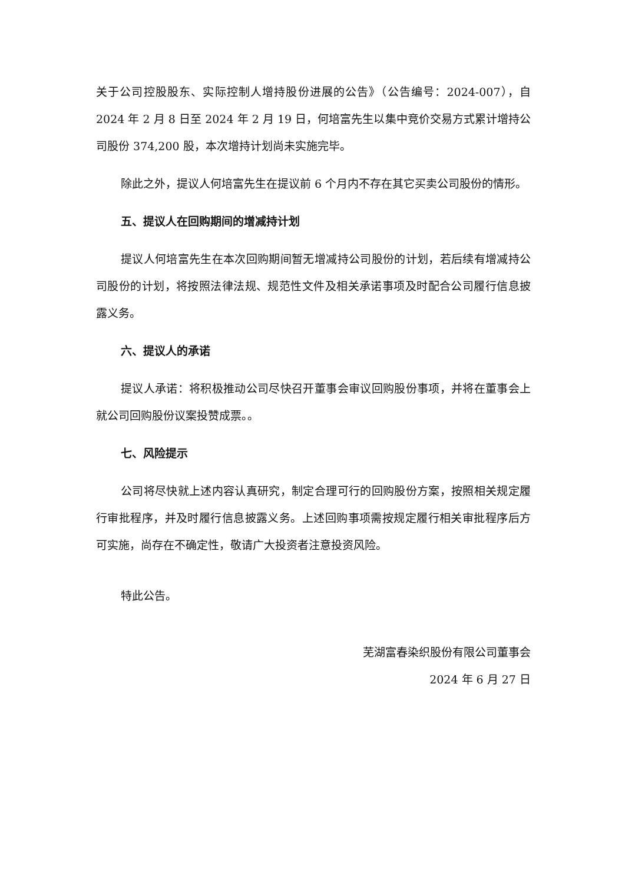关于公司控股股东、实际控制人增持股份进展的公告》（公告编号：2024-007），自 2024 年 2 月 8 日至 2024 年 2 月 19 日，何培富先生以集中竞价交易方式累计增持公司股份 374,200 股，本次增持计划尚未实施完毕。
除此之外，提议人何培富先生在提议前 6 个月内不存在其它买卖公司股份的情形。
五、提议人在回购期间的增减持计划
提议人何培富先生在本次回购期间暂无增减持公司股份的计划，若后续有增减持公司股份的计划，将按照法律法规、规范性文件及相关承诺事项及时配合公司履行信息披露义务。
六、提议人的承诺
提议人承诺：将积极推动公司尽快召开董事会审议回购股份事项，并将在董事会上就公司回购股份议案投赞成票。。
七、风险提示
公司将尽快就上述内容认真研究，制定合理可行的回购股份方案，按照相关规定履行审批程序，并及时履行信息披露义务。上述回购事项需按规定履行相关审批程序后方可实施，尚存在不确定性，敬请广大投资者注意投资风险。
特此公告。
芜湖富春染织股份有限公司董事会
2024 年 6 月 27 日